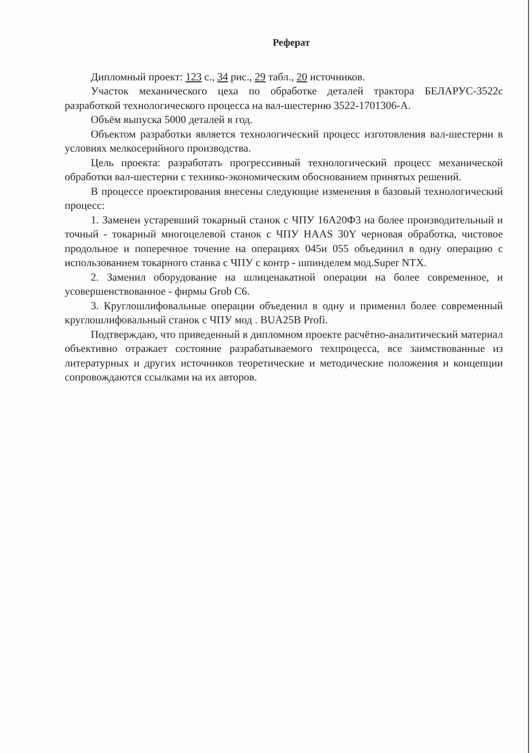Реферат
Дипломный проект: 123 с., 34 рис., 29 табл., 20 источников.
Участок механического цеха по обработке деталей трактора БЕЛАРУС-3522с разработкой технологического процесса на вал-шестерню 3522-1701306-А.
Объём выпуска 5000 деталей в год.
Объектом разработки является технологический процесс изготовления вал-шестерни в условиях мелкосерийного производства.
Цель проекта: разработать прогрессивный технологический процесс механической обработки вал-шестерни с технико-экономическим обоснованием принятых решений.
В процессе проектирования внесены следующие изменения в базовый технологический процесс:
1. Заменен устаревший токарный станок с ЧПУ 16А20Ф3 на более производительный и точный - токарный многоцелевой станок с ЧПУ HAAS 30Y черновая обработка, чистовое продольное и поперечное точение на операциях 045и 055 объединил в одну операцию с использованием токарного станка с ЧПУ с контр - шпинделем мод.Super NTX.
2. Заменил оборудование на шлиценакатной операции на более современное, и усовершенствованное - фирмы Grob C6.
3. Круглошлифовальные операции объеденил в одну и применил более современный круглошлифовальный станок с ЧПУ мод . BUA25B Profi.
Подтверждаю, что приведенный в дипломном проекте расчётно-аналитический материал объективно отражает состояние разрабатываемого техпроцесса, все заимствованные из литературных и других источников теоретические и методические положения и концепции сопровождаются ссылками на их авторов.